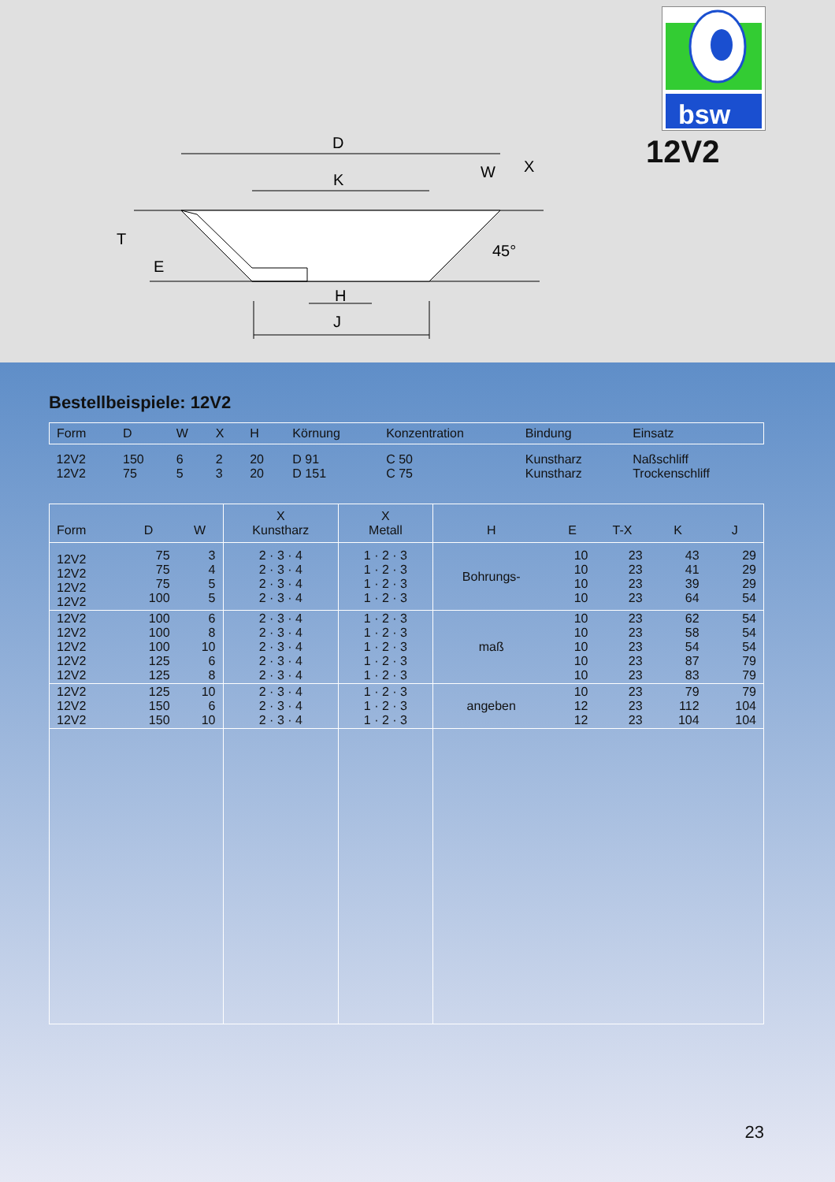D
K
W
X
H
J
T
E
45°
bsw
12V2
Bestellbeispiele: 12V2
| Form | D | W | X | H | Körnung | Konzentration | Bindung | Einsatz |
| --- | --- | --- | --- | --- | --- | --- | --- | --- |
| 12V2 12V2 | 150 75 | 6 5 | 2 3 | 20 20 | D 91 D 151 | C 50 C 75 | Kunstharz Kunstharz | Naßschliff Trockenschliff |
| Form | D | W | X Kunstharz | X Metall | H | E | T-X | K | J |
| --- | --- | --- | --- | --- | --- | --- | --- | --- | --- |
| 12V2 12V2 12V2 12V2 | 75 75 75 100 | 3 4 5 5 | 2 · 3 · 4 2 · 3 · 4 2 · 3 · 4 2 · 3 · 4 | 1 · 2 · 3 1 · 2 · 3 1 · 2 · 3 1 · 2 · 3 | Bohrungs- | 10 10 10 10 | 23 23 23 23 | 43 41 39 64 | 29 29 29 54 |
| 12V2 12V2 12V2 12V2 12V2 | 100 100 100 125 125 | 6 8 10 6 8 | 2 · 3 · 4 2 · 3 · 4 2 · 3 · 4 2 · 3 · 4 2 · 3 · 4 | 1 · 2 · 3 1 · 2 · 3 1 · 2 · 3 1 · 2 · 3 1 · 2 · 3 | maß | 10 10 10 10 10 | 23 23 23 23 23 | 62 58 54 87 83 | 54 54 54 79 79 |
| 12V2 12V2 12V2 | 125 150 150 | 10 6 10 | 2 · 3 · 4 2 · 3 · 4 2 · 3 · 4 | 1 · 2 · 3 1 · 2 · 3 1 · 2 · 3 | angeben | 10 12 12 | 23 23 23 | 79 112 104 | 79 104 104 |
23